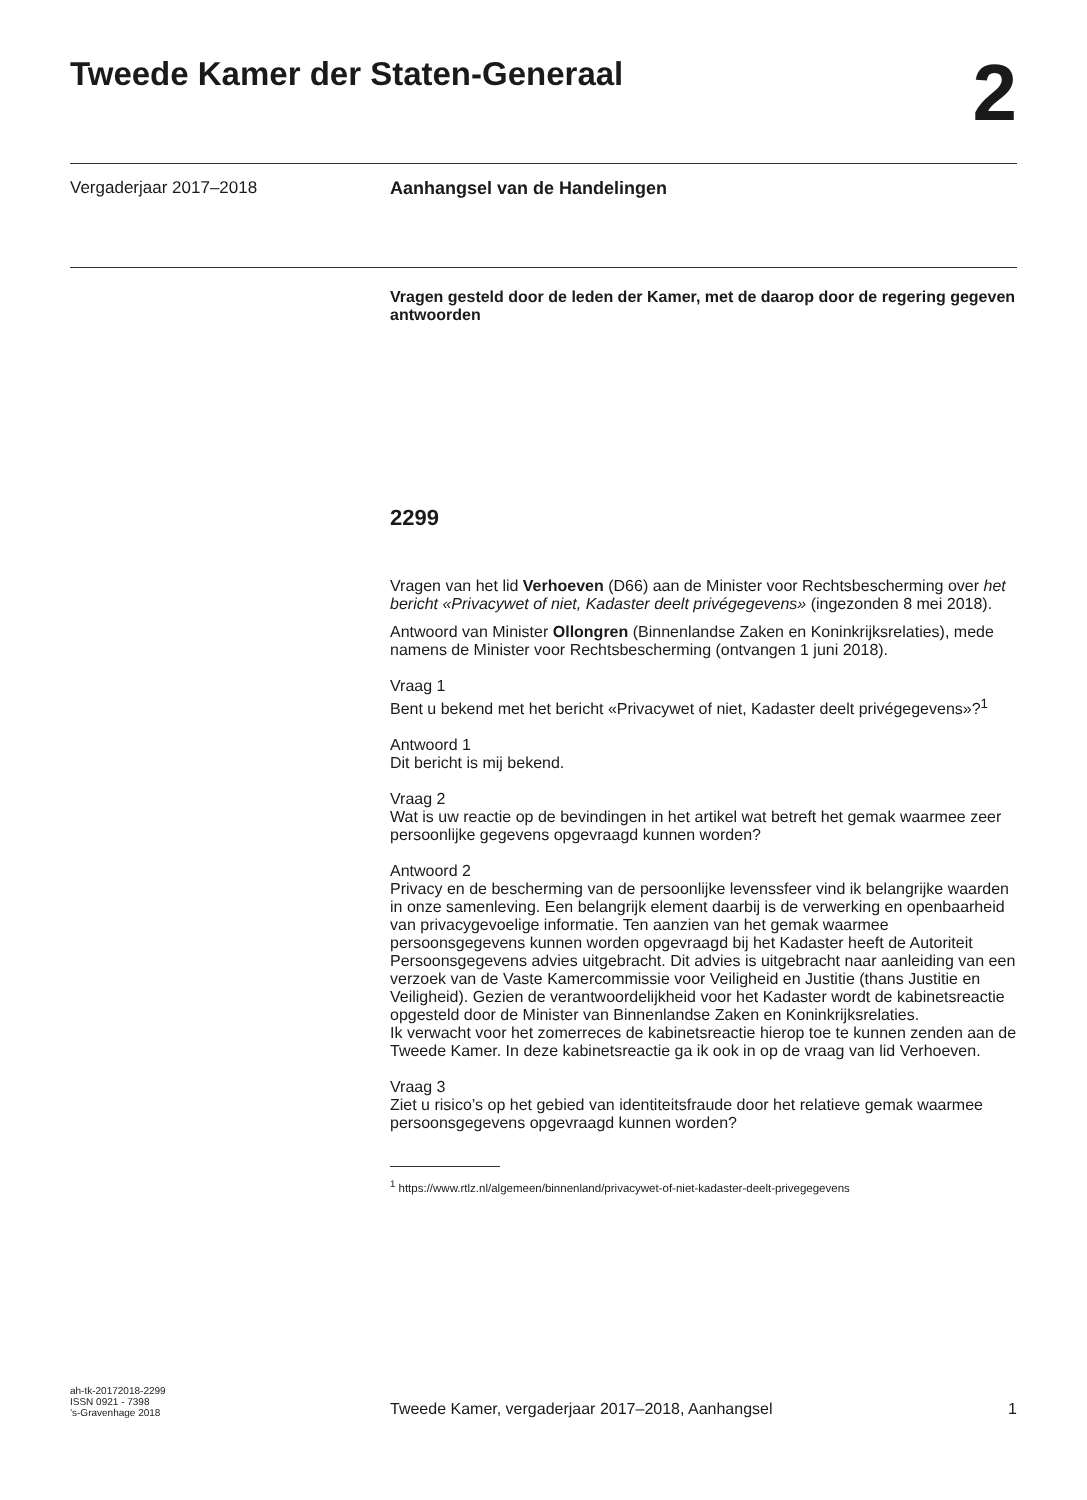Tweede Kamer der Staten-Generaal
2
Vergaderjaar 2017–2018 Aanhangsel van de Handelingen
Vragen gesteld door de leden der Kamer, met de daarop door de regering gegeven antwoorden
2299
Vragen van het lid Verhoeven (D66) aan de Minister voor Rechtsbescherming over het bericht «Privacywet of niet, Kadaster deelt privégegevens» (ingezonden 8 mei 2018).
Antwoord van Minister Ollongren (Binnenlandse Zaken en Koninkrijksrelaties), mede namens de Minister voor Rechtsbescherming (ontvangen 1 juni 2018).
Vraag 1
Bent u bekend met het bericht «Privacywet of niet, Kadaster deelt privégegevens»?<sup>1</sup>
Antwoord 1
Dit bericht is mij bekend.
Vraag 2
Wat is uw reactie op de bevindingen in het artikel wat betreft het gemak waarmee zeer persoonlijke gegevens opgevraagd kunnen worden?
Antwoord 2
Privacy en de bescherming van de persoonlijke levenssfeer vind ik belangrijke waarden in onze samenleving. Een belangrijk element daarbij is de verwerking en openbaarheid van privacygevoelige informatie. Ten aanzien van het gemak waarmee persoonsgegevens kunnen worden opgevraagd bij het Kadaster heeft de Autoriteit Persoonsgegevens advies uitgebracht. Dit advies is uitgebracht naar aanleiding van een verzoek van de Vaste Kamercommissie voor Veiligheid en Justitie (thans Justitie en Veiligheid). Gezien de verantwoordelijkheid voor het Kadaster wordt de kabinetsreactie opgesteld door de Minister van Binnenlandse Zaken en Koninkrijksrelaties.
Ik verwacht voor het zomerreces de kabinetsreactie hierop toe te kunnen zenden aan de Tweede Kamer. In deze kabinetsreactie ga ik ook in op de vraag van lid Verhoeven.
Vraag 3
Ziet u risico’s op het gebied van identiteitsfraude door het relatieve gemak waarmee persoonsgegevens opgevraagd kunnen worden?
<sup>1</sup> https://www.rtlz.nl/algemeen/binnenland/privacywet-of-niet-kadaster-deelt-privegegevens
ah-tk-20172018-2299
ISSN 0921 - 7398
’s-Gravenhage 2018
Tweede Kamer, vergaderjaar 2017–2018, Aanhangsel
1